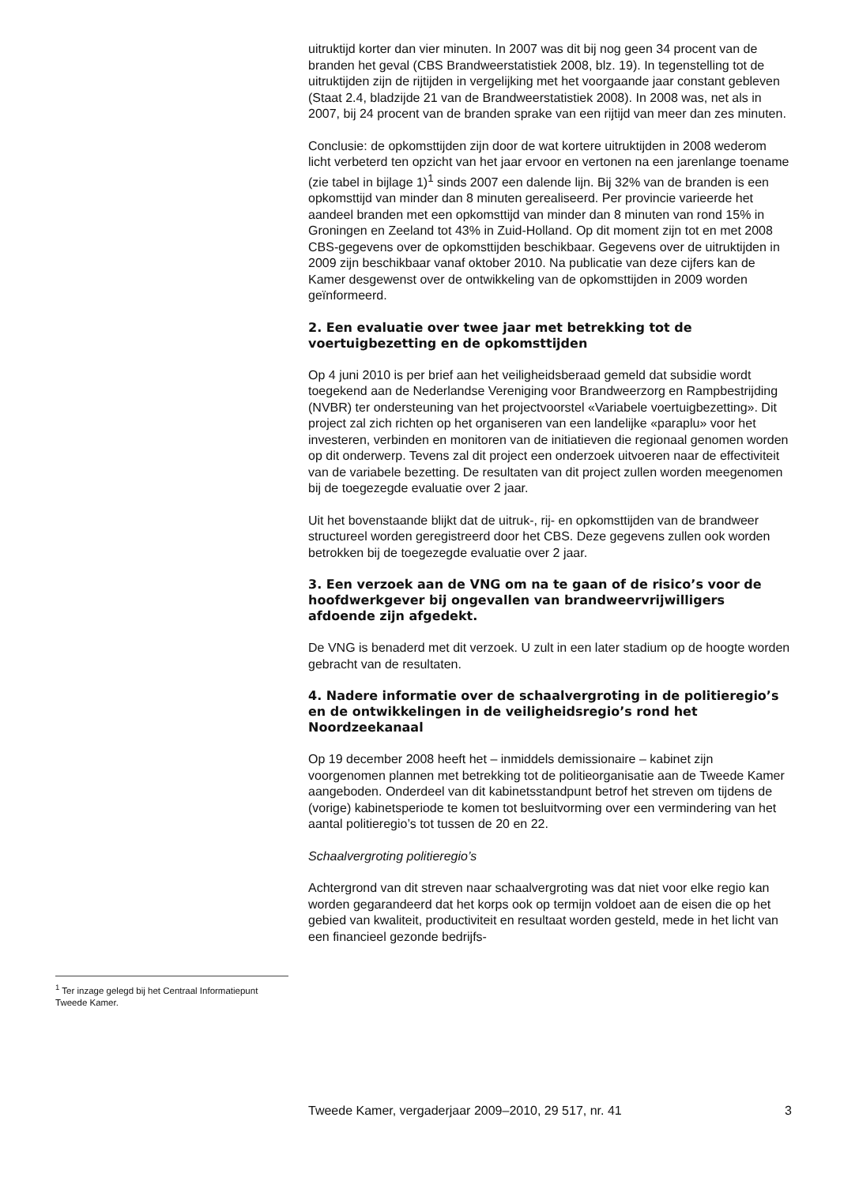<sup>1</sup> Ter inzage gelegd bij het Centraal Informatiepunt Tweede Kamer.
uitruktijd korter dan vier minuten. In 2007 was dit bij nog geen 34 procent van de branden het geval (CBS Brandweerstatistiek 2008, blz. 19). In tegenstelling tot de uitruktijden zijn de rijtijden in vergelijking met het voorgaande jaar constant gebleven (Staat 2.4, bladzijde 21 van de Brandweerstatistiek 2008). In 2008 was, net als in 2007, bij 24 procent van de branden sprake van een rijtijd van meer dan zes minuten.
Conclusie: de opkomsttijden zijn door de wat kortere uitruktijden in 2008 wederom licht verbeterd ten opzicht van het jaar ervoor en vertonen na een jarenlange toename (zie tabel in bijlage 1)<sup>1</sup> sinds 2007 een dalende lijn. Bij 32% van de branden is een opkomsttijd van minder dan 8 minuten gerealiseerd. Per provincie varieerde het aandeel branden met een opkomsttijd van minder dan 8 minuten van rond 15% in Groningen en Zeeland tot 43% in Zuid-Holland. Op dit moment zijn tot en met 2008 CBS-gegevens over de opkomsttijden beschikbaar. Gegevens over de uitruktijden in 2009 zijn beschikbaar vanaf oktober 2010. Na publicatie van deze cijfers kan de Kamer desgewenst over de ontwikkeling van de opkomsttijden in 2009 worden geïnformeerd.
2. Een evaluatie over twee jaar met betrekking tot de voertuigbezetting en de opkomsttijden
Op 4 juni 2010 is per brief aan het veiligheidsberaad gemeld dat subsidie wordt toegekend aan de Nederlandse Vereniging voor Brandweerzorg en Rampbestrijding (NVBR) ter ondersteuning van het projectvoorstel «Variabele voertuigbezetting». Dit project zal zich richten op het organiseren van een landelijke «paraplu» voor het investeren, verbinden en monitoren van de initiatieven die regionaal genomen worden op dit onderwerp. Tevens zal dit project een onderzoek uitvoeren naar de effectiviteit van de variabele bezetting. De resultaten van dit project zullen worden meegenomen bij de toegezegde evaluatie over 2 jaar.
Uit het bovenstaande blijkt dat de uitruk-, rij- en opkomsttijden van de brandweer structureel worden geregistreerd door het CBS. Deze gegevens zullen ook worden betrokken bij de toegezegde evaluatie over 2 jaar.
3. Een verzoek aan de VNG om na te gaan of de risico’s voor de hoofdwerkgever bij ongevallen van brandweervrijwilligers afdoende zijn afgedekt.
De VNG is benaderd met dit verzoek. U zult in een later stadium op de hoogte worden gebracht van de resultaten.
4. Nadere informatie over de schaalvergroting in de politieregio’s en de ontwikkelingen in de veiligheidsregio’s rond het Noordzeekanaal
Op 19 december 2008 heeft het – inmiddels demissionaire – kabinet zijn voorgenomen plannen met betrekking tot de politieorganisatie aan de Tweede Kamer aangeboden. Onderdeel van dit kabinetsstandpunt betrof het streven om tijdens de (vorige) kabinetsperiode te komen tot besluitvorming over een vermindering van het aantal politieregio’s tot tussen de 20 en 22.
Schaalvergroting politieregio’s
Achtergrond van dit streven naar schaalvergroting was dat niet voor elke regio kan worden gegarandeerd dat het korps ook op termijn voldoet aan de eisen die op het gebied van kwaliteit, productiviteit en resultaat worden gesteld, mede in het licht van een financieel gezonde bedrijfs-
Tweede Kamer, vergaderjaar 2009–2010, 29 517, nr. 41 3